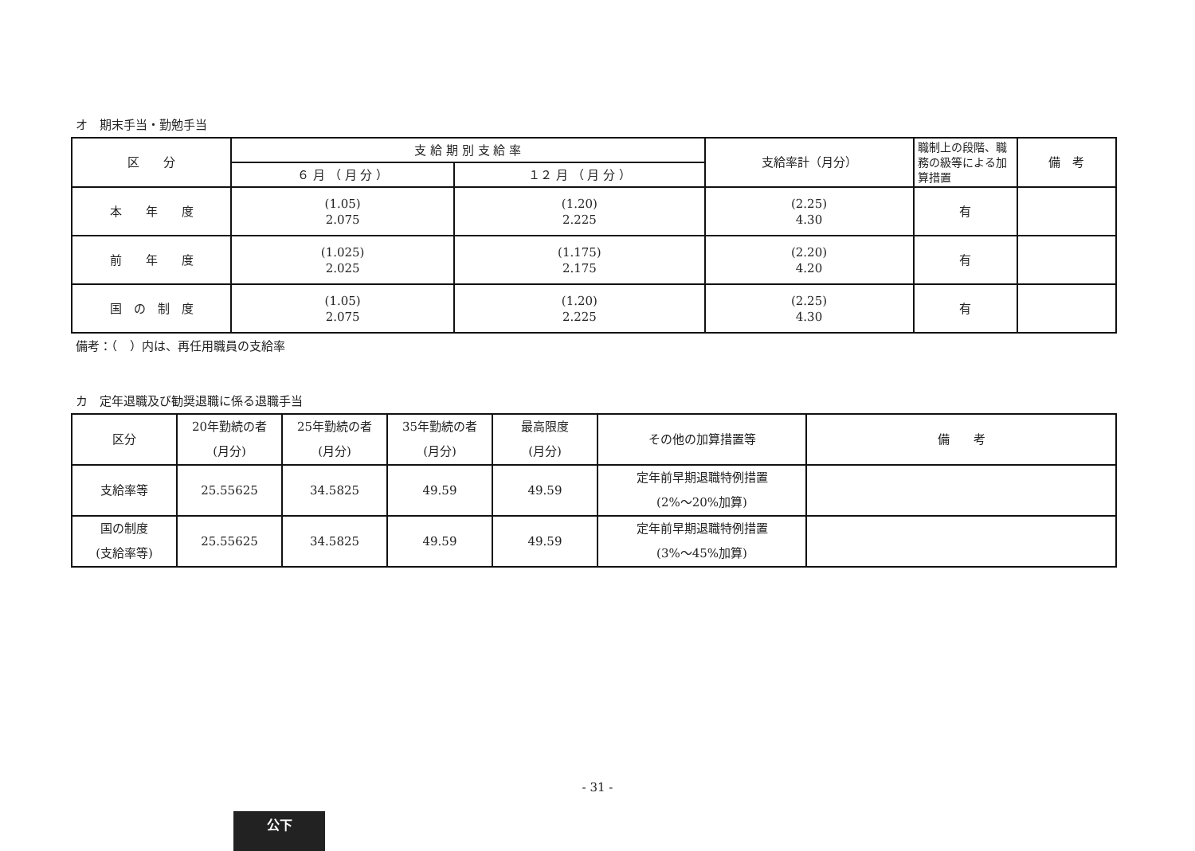オ　期末手当・勤勉手当
| 区 分 | 支 給 期 別 支 給 率 | | 支給率計（月分） | 職制上の段階、職務の級等による加算措置 | 備 考 |
| --- | --- | --- | --- | --- | --- |
| | ６ 月 （ 月 分 ） | １２ 月 （ 月 分 ） | | | |
| 本 年 度 | (1.05) 2.075 | (1.20) 2.225 | (2.25) 4.30 | 有 | |
| 前 年 度 | (1.025) 2.025 | (1.175) 2.175 | (2.20) 4.20 | 有 | |
| 国 の 制 度 | (1.05) 2.075 | (1.20) 2.225 | (2.25) 4.30 | 有 | |
備考：（　）内は、再任用職員の支給率
カ　定年退職及び勧奨退職に係る退職手当
| 区分 | 20年勤続の者 (月分) | 25年勤続の者 (月分) | 35年勤続の者 (月分) | 最高限度 (月分) | その他の加算措置等 | 備 考 |
| --- | --- | --- | --- | --- | --- | --- |
| 支給率等 | 25.55625 | 34.5825 | 49.59 | 49.59 | 定年前早期退職特例措置 (2%～20%加算) | |
| 国の制度 (支給率等) | 25.55625 | 34.5825 | 49.59 | 49.59 | 定年前早期退職特例措置 (3%～45%加算) | |
- 31 -
公下